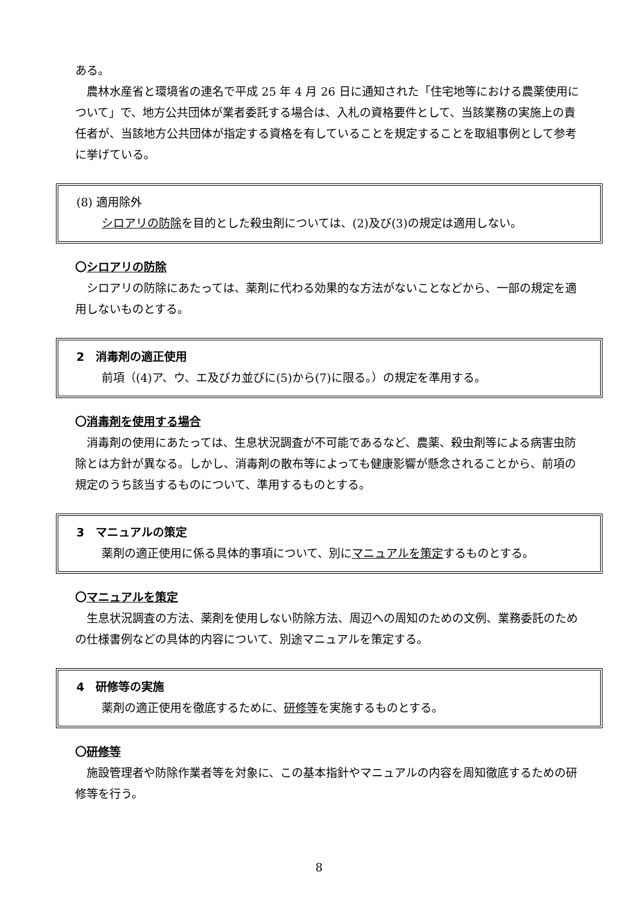ある。
農林水産省と環境省の連名で平成 25 年 4 月 26 日に通知された「住宅地等における農薬使用について」で、地方公共団体が業者委託する場合は、入札の資格要件として、当該業務の実施上の責任者が、当該地方公共団体が指定する資格を有していることを規定することを取組事例として参考に挙げている。
(8) 適用除外
シロアリの防除を目的とした殺虫剤については、(2)及び(3)の規定は適用しない。
〇シロアリの防除
シロアリの防除にあたっては、薬剤に代わる効果的な方法がないことなどから、一部の規定を適用しないものとする。
2　消毒剤の適正使用
前項（(4)ア、ウ、エ及びカ並びに(5)から(7)に限る。）の規定を準用する。
〇消毒剤を使用する場合
消毒剤の使用にあたっては、生息状況調査が不可能であるなど、農薬、殺虫剤等による病害虫防除とは方針が異なる。しかし、消毒剤の散布等によっても健康影響が懸念されることから、前項の規定のうち該当するものについて、準用するものとする。
3　マニュアルの策定
薬剤の適正使用に係る具体的事項について、別にマニュアルを策定するものとする。
〇マニュアルを策定
生息状況調査の方法、薬剤を使用しない防除方法、周辺への周知のための文例、業務委託のための仕様書例などの具体的内容について、別途マニュアルを策定する。
4　研修等の実施
薬剤の適正使用を徹底するために、研修等を実施するものとする。
〇研修等
施設管理者や防除作業者等を対象に、この基本指針やマニュアルの内容を周知徹底するための研修等を行う。
8